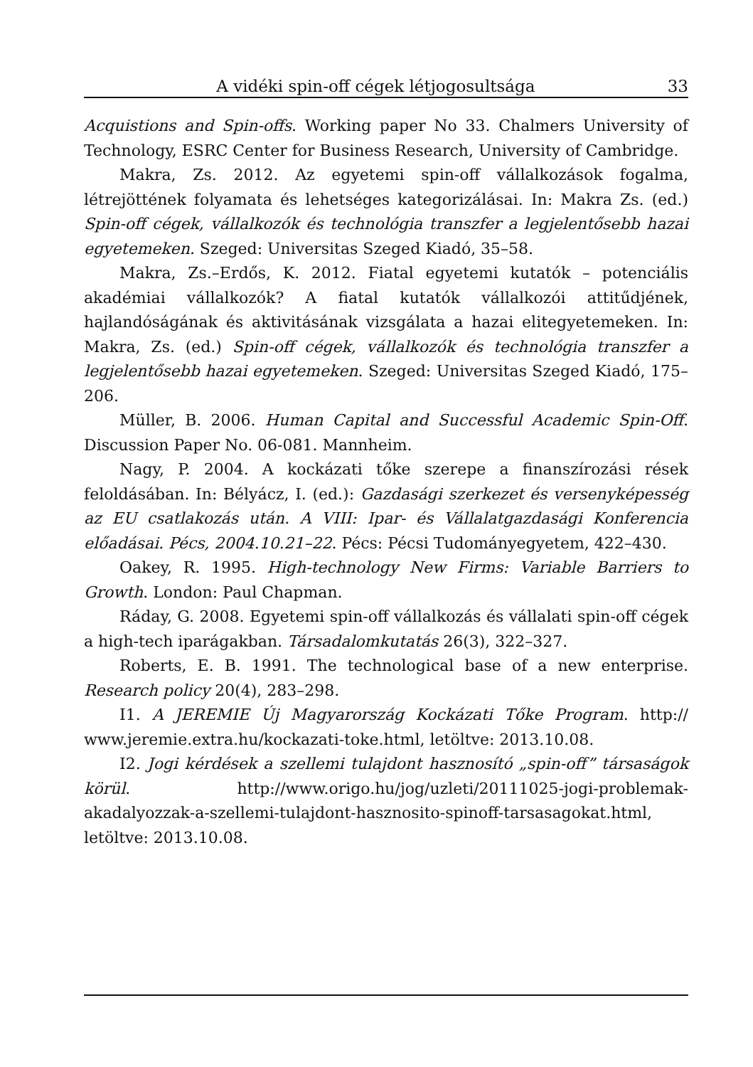A vidéki spin-off cégek létjogosultsága 33
Acquistions and Spin-offs. Working paper No 33. Chalmers University of Technology, ESRC Center for Business Research, University of Cambridge.
Makra, Zs. 2012. Az egyetemi spin-off vállalkozások fogalma, létrejöttének folyamata és lehetséges kategorizálásai. In: Makra Zs. (ed.) Spin-off cégek, vállalkozók és technológia transzfer a legjelentősebb hazai egyetemeken. Szeged: Universitas Szeged Kiadó, 35–58.
Makra, Zs.–Erdős, K. 2012. Fiatal egyetemi kutatók – potenciális akadémiai vállalkozók? A fiatal kutatók vállalkozói attitűdjének, hajlandóságának és aktivitásának vizsgálata a hazai elitegyetemeken. In: Makra, Zs. (ed.) Spin-off cégek, vállalkozók és technológia transzfer a legjelentősebb hazai egyetemeken. Szeged: Universitas Szeged Kiadó, 175–206.
Müller, B. 2006. Human Capital and Successful Academic Spin-Off. Discussion Paper No. 06-081. Mannheim.
Nagy, P. 2004. A kockázati tőke szerepe a finanszírozási rések feloldásában. In: Bélyácz, I. (ed.): Gazdasági szerkezet és versenyképesség az EU csatlakozás után. A VIII: Ipar- és Vállalatgazdasági Konferencia előadásai. Pécs, 2004.10.21–22. Pécs: Pécsi Tudományegyetem, 422–430.
Oakey, R. 1995. High-technology New Firms: Variable Barriers to Growth. London: Paul Chapman.
Ráday, G. 2008. Egyetemi spin-off vállalkozás és vállalati spin-off cégek a high-tech iparágakban. Társadalomkutatás 26(3), 322–327.
Roberts, E. B. 1991. The technological base of a new enterprise. Research policy 20(4), 283–298.
I1. A JEREMIE Új Magyarország Kockázati Tőke Program. http:// www.jeremie.extra.hu/kockazati-toke.html, letöltve: 2013.10.08.
I2. Jogi kérdések a szellemi tulajdont hasznosító „spin-off” társaságok körül. http://www.origo.hu/jog/uzleti/20111025-jogi-problemak-akadalyozzak-a-szellemi-tulajdont-hasznosito-spinoff-tarsasagokat.html, letöltve: 2013.10.08.